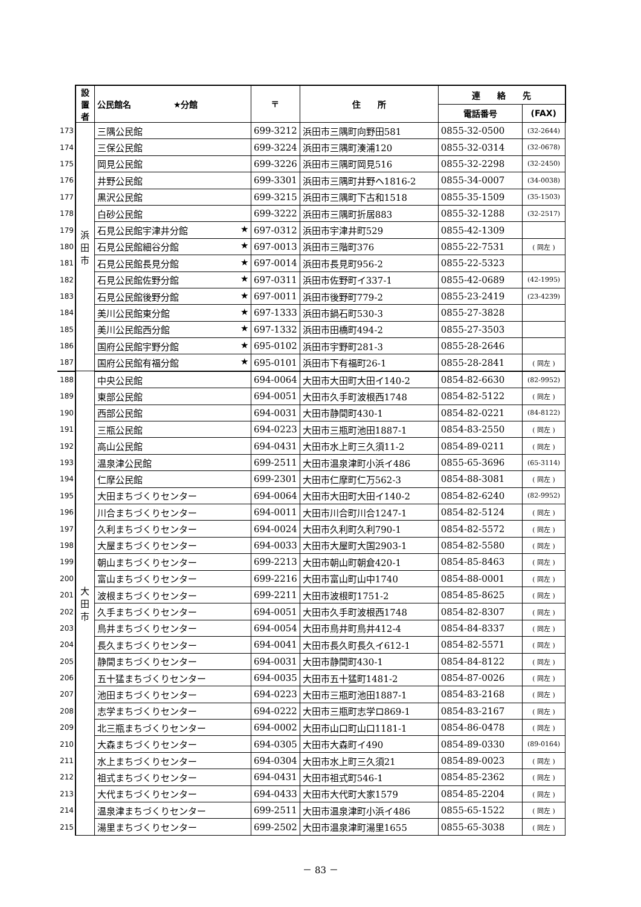| | 設 置 者 | 公民館名 ★分館 | 〒 | 住 所 | 連 絡 先 | |
| --- | --- | --- | --- | --- | --- | --- |
| | | | | | 電話番号 | (FAX) |
| 173 | 浜 田 市 | 三隅公民館 | 699-3212 | 浜田市三隅町向野田581 | 0855-32-0500 | (32-2644) |
| 174 | | 三保公民館 | 699-3224 | 浜田市三隅町湊浦120 | 0855-32-0314 | (32-0678) |
| 175 | | 岡見公民館 | 699-3226 | 浜田市三隅町岡見516 | 0855-32-2298 | (32-2450) |
| 176 | | 井野公民館 | 699-3301 | 浜田市三隅町井野ヘ1816-2 | 0855-34-0007 | (34-0038) |
| 177 | | 黒沢公民館 | 699-3215 | 浜田市三隅町下古和1518 | 0855-35-1509 | (35-1503) |
| 178 | | 白砂公民館 | 699-3222 | 浜田市三隅町折居883 | 0855-32-1288 | (32-2517) |
| 179 | | 石見公民館宇津井分館 ★ | 697-0312 | 浜田市宇津井町529 | 0855-42-1309 | |
| 180 | | 石見公民館細谷分館 ★ | 697-0013 | 浜田市三階町376 | 0855-22-7531 | ( 同左 ) |
| 181 | | 石見公民館長見分館 ★ | 697-0014 | 浜田市長見町956-2 | 0855-22-5323 | |
| 182 | | 石見公民館佐野分館 ★ | 697-0311 | 浜田市佐野町イ337-1 | 0855-42-0689 | (42-1995) |
| 183 | | 石見公民館後野分館 ★ | 697-0011 | 浜田市後野町779-2 | 0855-23-2419 | (23-4239) |
| 184 | | 美川公民館東分館 ★ | 697-1333 | 浜田市鍋石町530-3 | 0855-27-3828 | |
| 185 | | 美川公民館西分館 ★ | 697-1332 | 浜田市田橋町494-2 | 0855-27-3503 | |
| 186 | | 国府公民館宇野分館 ★ | 695-0102 | 浜田市宇野町281-3 | 0855-28-2646 | |
| 187 | | 国府公民館有福分館 ★ | 695-0101 | 浜田市下有福町26-1 | 0855-28-2841 | ( 同左 ) |
| 188 | 大 田 市 | 中央公民館 | 694-0064 | 大田市大田町大田イ140-2 | 0854-82-6630 | (82-9952) |
| 189 | | 東部公民館 | 694-0051 | 大田市久手町波根西1748 | 0854-82-5122 | ( 同左 ) |
| 190 | | 西部公民館 | 694-0031 | 大田市静間町430-1 | 0854-82-0221 | (84-8122) |
| 191 | | 三瓶公民館 | 694-0223 | 大田市三瓶町池田1887-1 | 0854-83-2550 | ( 同左 ) |
| 192 | | 高山公民館 | 694-0431 | 大田市水上町三久須11-2 | 0854-89-0211 | ( 同左 ) |
| 193 | | 温泉津公民館 | 699-2511 | 大田市温泉津町小浜イ486 | 0855-65-3696 | (65-3114) |
| 194 | | 仁摩公民館 | 699-2301 | 大田市仁摩町仁万562-3 | 0854-88-3081 | ( 同左 ) |
| 195 | | 大田まちづくりセンター | 694-0064 | 大田市大田町大田イ140-2 | 0854-82-6240 | (82-9952) |
| 196 | | 川合まちづくりセンター | 694-0011 | 大田市川合町川合1247-1 | 0854-82-5124 | ( 同左 ) |
| 197 | | 久利まちづくりセンター | 694-0024 | 大田市久利町久利790-1 | 0854-82-5572 | ( 同左 ) |
| 198 | | 大屋まちづくりセンター | 694-0033 | 大田市大屋町大国2903-1 | 0854-82-5580 | ( 同左 ) |
| 199 | | 朝山まちづくりセンター | 699-2213 | 大田市朝山町朝倉420-1 | 0854-85-8463 | ( 同左 ) |
| 200 | | 富山まちづくりセンター | 699-2216 | 大田市富山町山中1740 | 0854-88-0001 | ( 同左 ) |
| 201 | | 波根まちづくりセンター | 699-2211 | 大田市波根町1751-2 | 0854-85-8625 | ( 同左 ) |
| 202 | | 久手まちづくりセンター | 694-0051 | 大田市久手町波根西1748 | 0854-82-8307 | ( 同左 ) |
| 203 | | 鳥井まちづくりセンター | 694-0054 | 大田市鳥井町鳥井412-4 | 0854-84-8337 | ( 同左 ) |
| 204 | | 長久まちづくりセンター | 694-0041 | 大田市長久町長久イ612-1 | 0854-82-5571 | ( 同左 ) |
| 205 | | 静間まちづくりセンター | 694-0031 | 大田市静間町430-1 | 0854-84-8122 | ( 同左 ) |
| 206 | | 五十猛まちづくりセンター | 694-0035 | 大田市五十猛町1481-2 | 0854-87-0026 | ( 同左 ) |
| 207 | | 池田まちづくりセンター | 694-0223 | 大田市三瓶町池田1887-1 | 0854-83-2168 | ( 同左 ) |
| 208 | | 志学まちづくりセンター | 694-0222 | 大田市三瓶町志学ロ869-1 | 0854-83-2167 | ( 同左 ) |
| 209 | | 北三瓶まちづくりセンター | 694-0002 | 大田市山口町山口1181-1 | 0854-86-0478 | ( 同左 ) |
| 210 | | 大森まちづくりセンター | 694-0305 | 大田市大森町イ490 | 0854-89-0330 | (89-0164) |
| 211 | | 水上まちづくりセンター | 694-0304 | 大田市水上町三久須21 | 0854-89-0023 | ( 同左 ) |
| 212 | | 祖式まちづくりセンター | 694-0431 | 大田市祖式町546-1 | 0854-85-2362 | ( 同左 ) |
| 213 | | 大代まちづくりセンター | 694-0433 | 大田市大代町大家1579 | 0854-85-2204 | ( 同左 ) |
| 214 | | 温泉津まちづくりセンター | 699-2511 | 大田市温泉津町小浜イ486 | 0855-65-1522 | ( 同左 ) |
| 215 | | 湯里まちづくりセンター | 699-2502 | 大田市温泉津町湯里1655 | 0855-65-3038 | ( 同左 ) |
－ 83 －